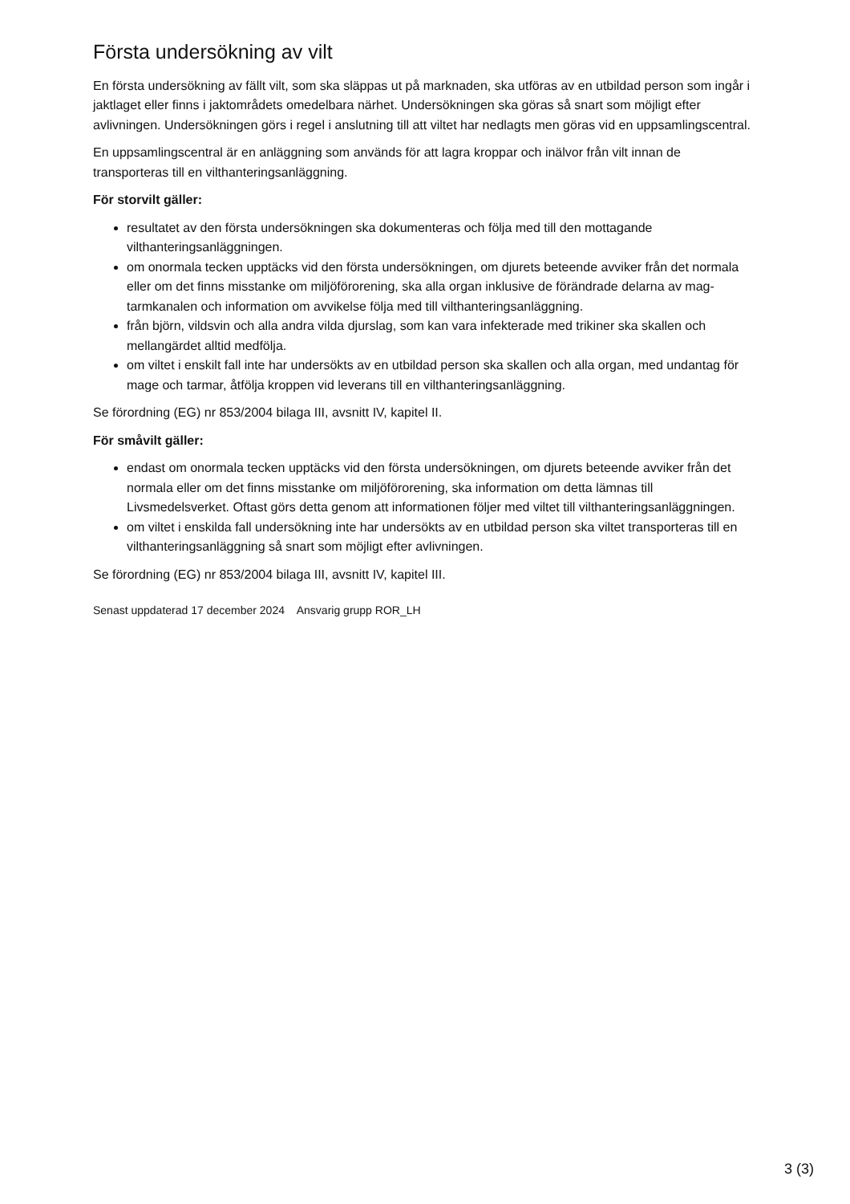Första undersökning av vilt
En första undersökning av fällt vilt, som ska släppas ut på marknaden, ska utföras av en utbildad person som ingår i jaktlaget eller finns i jaktområdets omedelbara närhet. Undersökningen ska göras så snart som möjligt efter avlivningen. Undersökningen görs i regel i anslutning till att viltet har nedlagts men göras vid en uppsamlingscentral.
En uppsamlingscentral är en anläggning som används för att lagra kroppar och inälvor från vilt innan de transporteras till en vilthanteringsanläggning.
För storvilt gäller:
resultatet av den första undersökningen ska dokumenteras och följa med till den mottagande vilthanteringsanläggningen.
om onormala tecken upptäcks vid den första undersökningen, om djurets beteende avviker från det normala eller om det finns misstanke om miljöförorening, ska alla organ inklusive de förändrade delarna av mag-tarmkanalen och information om avvikelse följa med till vilthanteringsanläggning.
från björn, vildsvin och alla andra vilda djurslag, som kan vara infekterade med trikiner ska skallen och mellangärdet alltid medfölja.
om viltet i enskilt fall inte har undersökts av en utbildad person ska skallen och alla organ, med undantag för mage och tarmar, åtfölja kroppen vid leverans till en vilthanteringsanläggning.
Se förordning (EG) nr 853/2004 bilaga III, avsnitt IV, kapitel II.
För småvilt gäller:
endast om onormala tecken upptäcks vid den första undersökningen, om djurets beteende avviker från det normala eller om det finns misstanke om miljöförorening, ska information om detta lämnas till Livsmedelsverket. Oftast görs detta genom att informationen följer med viltet till vilthanteringsanläggningen.
om viltet i enskilda fall undersökning inte har undersökts av en utbildad person ska viltet transporteras till en vilthanteringsanläggning så snart som möjligt efter avlivningen.
Se förordning (EG) nr 853/2004 bilaga III, avsnitt IV, kapitel III.
Senast uppdaterad 17 december 2024 Ansvarig grupp ROR_LH
3 (3)